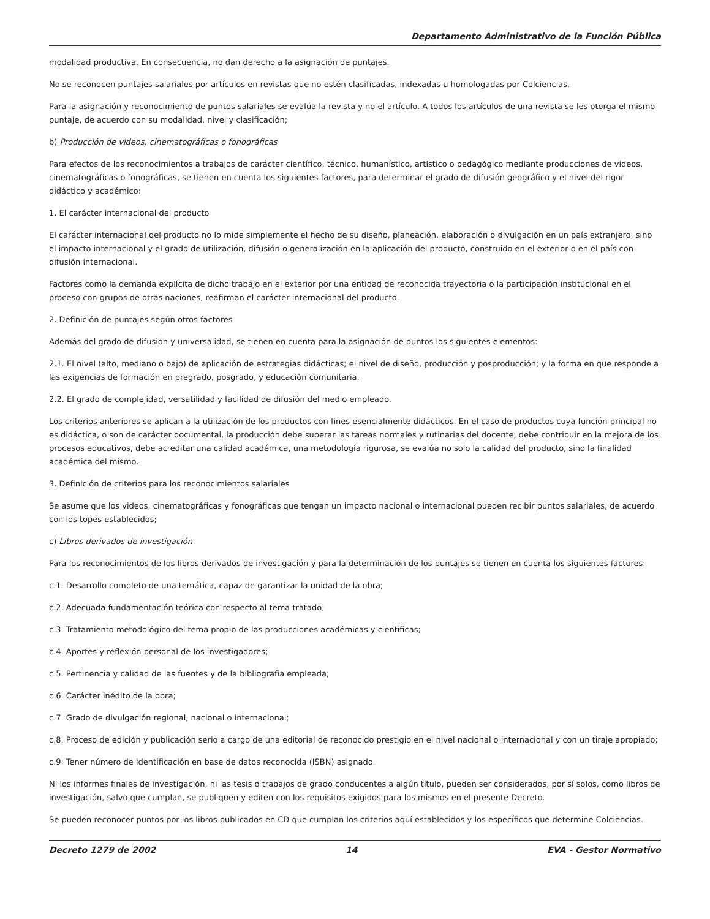Departamento Administrativo de la Función Pública
modalidad productiva. En consecuencia, no dan derecho a la asignación de puntajes.
No se reconocen puntajes salariales por artículos en revistas que no estén clasificadas, indexadas u homologadas por Colciencias.
Para la asignación y reconocimiento de puntos salariales se evalúa la revista y no el artículo. A todos los artículos de una revista se les otorga el mismo puntaje, de acuerdo con su modalidad, nivel y clasificación;
b) Producción de videos, cinematográficas o fonográficas
Para efectos de los reconocimientos a trabajos de carácter científico, técnico, humanístico, artístico o pedagógico mediante producciones de videos, cinematográficas o fonográficas, se tienen en cuenta los siguientes factores, para determinar el grado de difusión geográfico y el nivel del rigor didáctico y académico:
1. El carácter internacional del producto
El carácter internacional del producto no lo mide simplemente el hecho de su diseño, planeación, elaboración o divulgación en un país extranjero, sino el impacto internacional y el grado de utilización, difusión o generalización en la aplicación del producto, construido en el exterior o en el país con difusión internacional.
Factores como la demanda explícita de dicho trabajo en el exterior por una entidad de reconocida trayectoria o la participación institucional en el proceso con grupos de otras naciones, reafirman el carácter internacional del producto.
2. Definición de puntajes según otros factores
Además del grado de difusión y universalidad, se tienen en cuenta para la asignación de puntos los siguientes elementos:
2.1. El nivel (alto, mediano o bajo) de aplicación de estrategias didácticas; el nivel de diseño, producción y posproducción; y la forma en que responde a las exigencias de formación en pregrado, posgrado, y educación comunitaria.
2.2. El grado de complejidad, versatilidad y facilidad de difusión del medio empleado.
Los criterios anteriores se aplican a la utilización de los productos con fines esencialmente didácticos. En el caso de productos cuya función principal no es didáctica, o son de carácter documental, la producción debe superar las tareas normales y rutinarias del docente, debe contribuir en la mejora de los procesos educativos, debe acreditar una calidad académica, una metodología rigurosa, se evalúa no solo la calidad del producto, sino la finalidad académica del mismo.
3. Definición de criterios para los reconocimientos salariales
Se asume que los videos, cinematográficas y fonográficas que tengan un impacto nacional o internacional pueden recibir puntos salariales, de acuerdo con los topes establecidos;
c) Libros derivados de investigación
Para los reconocimientos de los libros derivados de investigación y para la determinación de los puntajes se tienen en cuenta los siguientes factores:
c.1. Desarrollo completo de una temática, capaz de garantizar la unidad de la obra;
c.2. Adecuada fundamentación teórica con respecto al tema tratado;
c.3. Tratamiento metodológico del tema propio de las producciones académicas y científicas;
c.4. Aportes y reflexión personal de los investigadores;
c.5. Pertinencia y calidad de las fuentes y de la bibliografía empleada;
c.6. Carácter inédito de la obra;
c.7. Grado de divulgación regional, nacional o internacional;
c.8. Proceso de edición y publicación serio a cargo de una editorial de reconocido prestigio en el nivel nacional o internacional y con un tiraje apropiado;
c.9. Tener número de identificación en base de datos reconocida (ISBN) asignado.
Ni los informes finales de investigación, ni las tesis o trabajos de grado conducentes a algún título, pueden ser considerados, por sí solos, como libros de investigación, salvo que cumplan, se publiquen y editen con los requisitos exigidos para los mismos en el presente Decreto.
Se pueden reconocer puntos por los libros publicados en CD que cumplan los criterios aquí establecidos y los específicos que determine Colciencias.
Decreto 1279 de 2002 14 EVA - Gestor Normativo